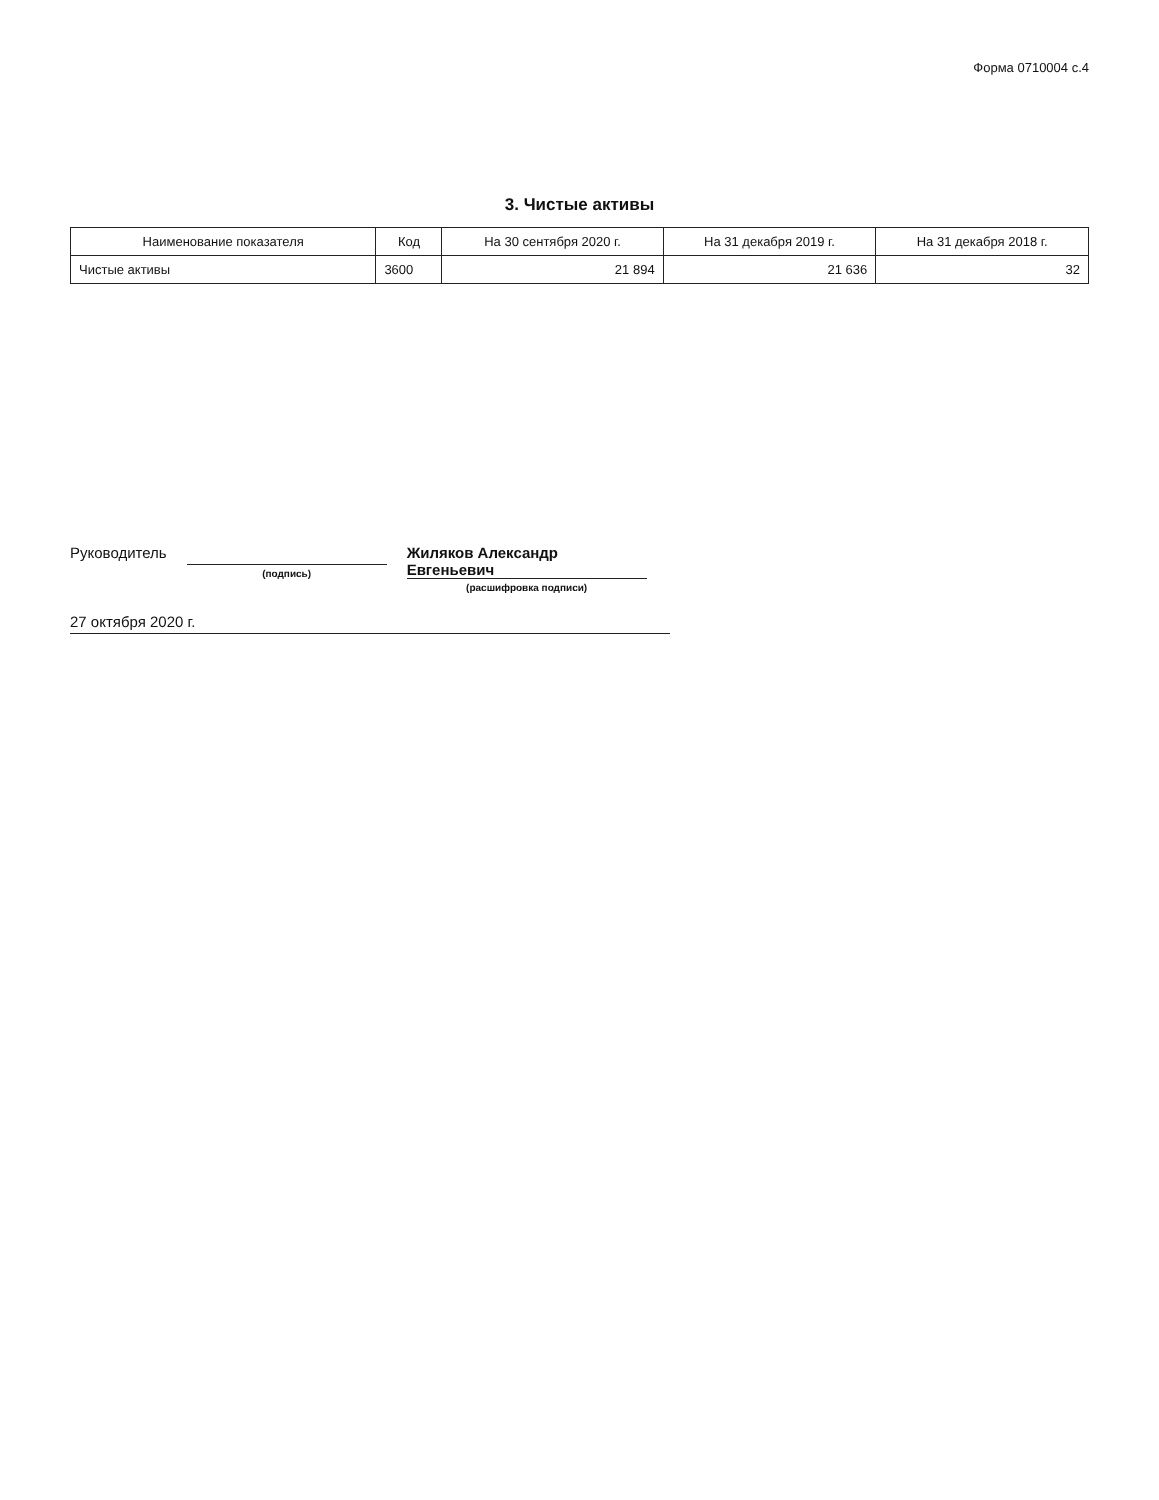Форма 0710004 с.4
3. Чистые активы
| Наименование показателя | Код | На 30 сентября 2020 г. | На 31 декабря 2019 г. | На 31 декабря 2018 г. |
| --- | --- | --- | --- | --- |
| Чистые активы | 3600 | 21 894 | 21 636 | 32 |
Руководитель
(подпись)
Жиляков Александр Евгеньевич
(расшифровка подписи)
27 октября 2020 г.